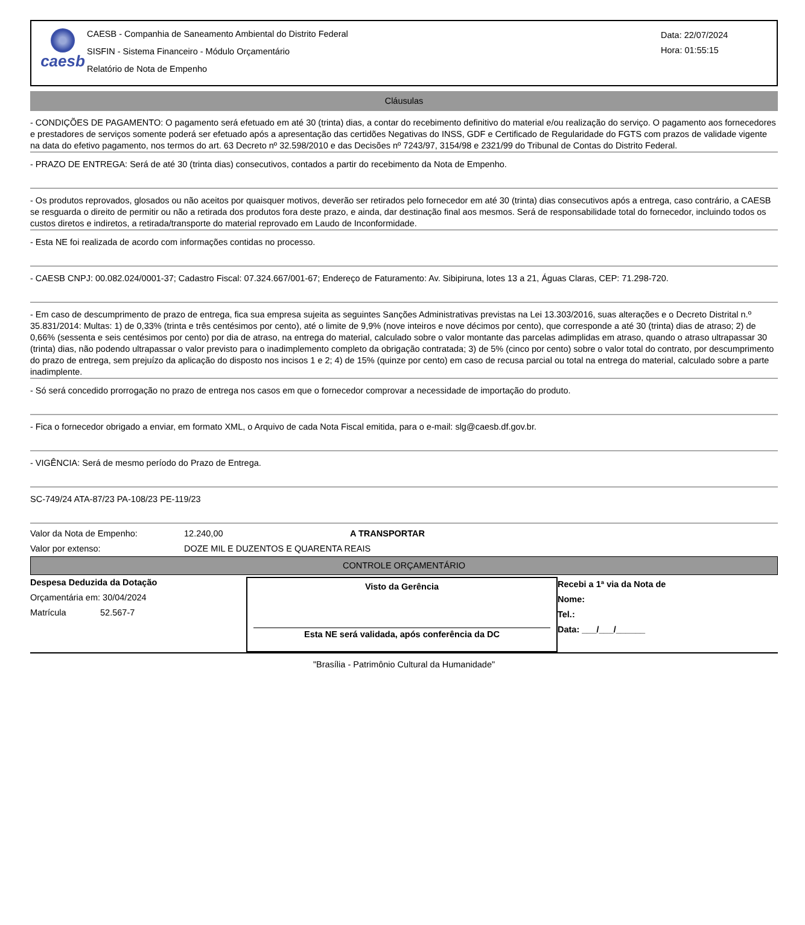caesb
CAESB - Companhia de Saneamento Ambiental do Distrito Federal
SISFIN - Sistema Financeiro - Módulo Orçamentário
Relatório de Nota de Empenho
Data: 22/07/2024
Hora: 01:55:15
Cláusulas
- CONDIÇÕES DE PAGAMENTO: O pagamento será efetuado em até 30 (trinta) dias, a contar do recebimento definitivo do material e/ou realização do serviço. O pagamento aos fornecedores e prestadores de serviços somente poderá ser efetuado após a apresentação das certidões Negativas do INSS, GDF e Certificado de Regularidade do FGTS com prazos de validade vigente na data do efetivo pagamento, nos termos do art. 63 Decreto nº 32.598/2010 e das Decisões nº 7243/97, 3154/98 e 2321/99 do Tribunal de Contas do Distrito Federal.
- PRAZO DE ENTREGA: Será de até 30 (trinta dias) consecutivos, contados a partir do recebimento da Nota de Empenho.
- Os produtos reprovados, glosados ou não aceitos por quaisquer motivos, deverão ser retirados pelo fornecedor em até 30 (trinta) dias consecutivos após a entrega, caso contrário, a CAESB se resguarda o direito de permitir ou não a retirada dos produtos fora deste prazo, e ainda, dar destinação final aos mesmos. Será de responsabilidade total do fornecedor, incluindo todos os custos diretos e indiretos, a retirada/transporte do material reprovado em Laudo de Inconformidade.
- Esta NE foi realizada de acordo com informações contidas no processo.
- CAESB CNPJ: 00.082.024/0001-37; Cadastro Fiscal: 07.324.667/001-67; Endereço de Faturamento: Av. Sibipiruna, lotes 13 a 21, Águas Claras, CEP: 71.298-720.
- Em caso de descumprimento de prazo de entrega, fica sua empresa sujeita as seguintes Sanções Administrativas previstas na Lei 13.303/2016, suas alterações e o Decreto Distrital n.º 35.831/2014: Multas: 1) de 0,33% (trinta e três centésimos por cento), até o limite de 9,9% (nove inteiros e nove décimos por cento), que corresponde a até 30 (trinta) dias de atraso; 2) de 0,66% (sessenta e seis centésimos por cento) por dia de atraso, na entrega do material, calculado sobre o valor montante das parcelas adimplidas em atraso, quando o atraso ultrapassar 30 (trinta) dias, não podendo ultrapassar o valor previsto para o inadimplemento completo da obrigação contratada; 3) de 5% (cinco por cento) sobre o valor total do contrato, por descumprimento do prazo de entrega, sem prejuízo da aplicação do disposto nos incisos 1 e 2; 4) de 15% (quinze por cento) em caso de recusa parcial ou total na entrega do material, calculado sobre a parte inadimplente.
- Só será concedido prorrogação no prazo de entrega nos casos em que o fornecedor comprovar a necessidade de importação do produto.
- Fica o fornecedor obrigado a enviar, em formato XML, o Arquivo de cada Nota Fiscal emitida, para o e-mail: slg@caesb.df.gov.br.
- VIGÊNCIA: Será de mesmo período do Prazo de Entrega.
SC-749/24 ATA-87/23 PA-108/23 PE-119/23
Valor da Nota de Empenho: 12.240,00 A TRANSPORTAR
Valor por extenso: DOZE MIL E DUZENTOS E QUARENTA REAIS
CONTROLE ORÇAMENTÁRIO
Despesa Deduzida da Dotação
Orçamentária em: 30/04/2024
Matrícula 52.567-7
Visto da Gerência
Esta NE será validada, após conferência da DC
Recebi a 1ª via da Nota de
Nome:
Tel.:
Data: ___/___/______
"Brasília - Patrimônio Cultural da Humanidade"